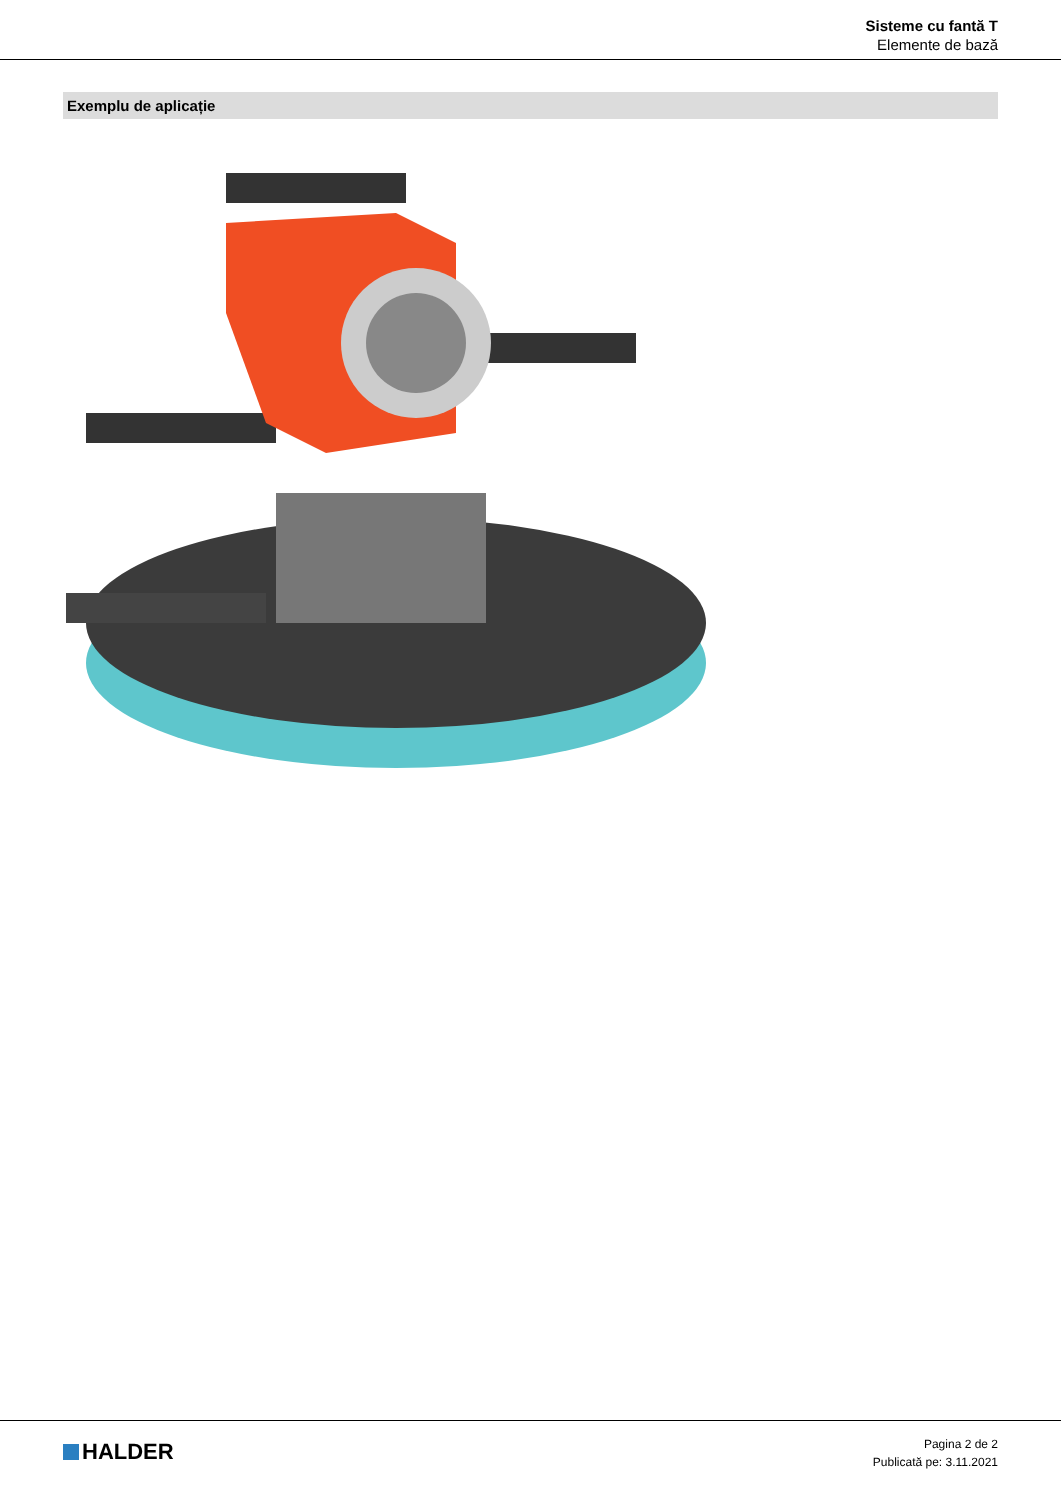Sisteme cu fantă T
Elemente de bază
Exemplu de aplicație
HALDER
Pagina 2 de 2
Publicată pe: 3.11.2021